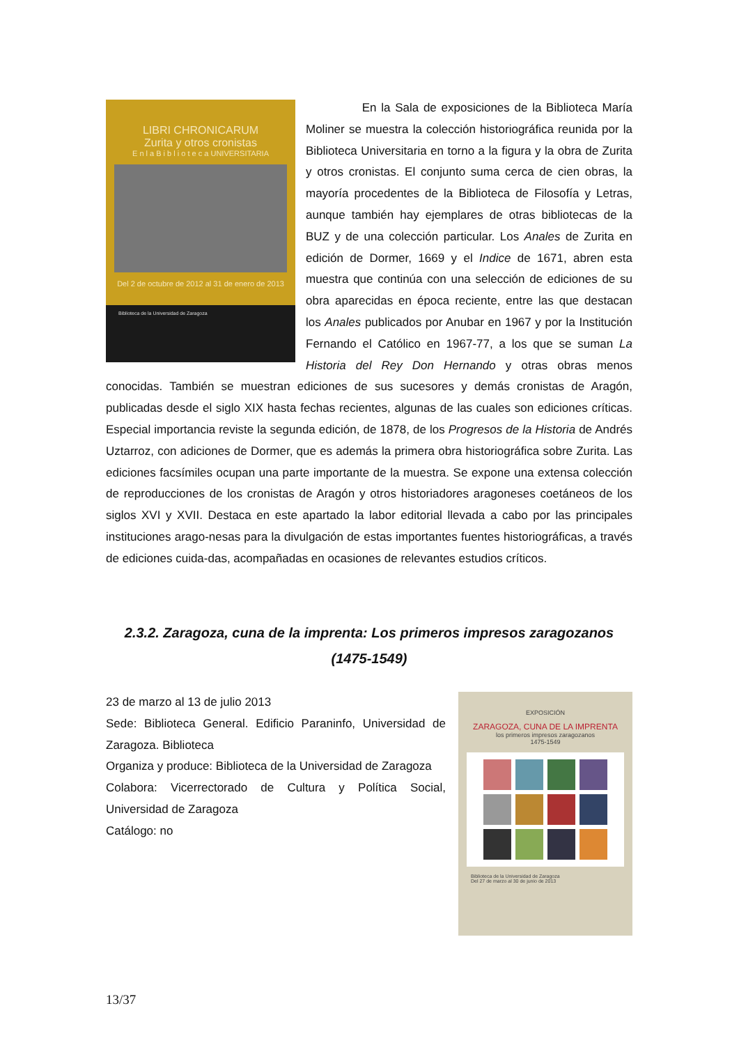LIBRI CHRONICARUM
Zurita y otros cronistas
E n l a B i b l i o t e c a UNIVERSITARIA
Del 2 de octubre de 2012 al 31 de enero de 2013
Biblioteca de la Universidad de Zaragoza
En la Sala de exposiciones de la Biblioteca María Moliner se muestra la colección historiográfica reunida por la Biblioteca Universitaria en torno a la figura y la obra de Zurita y otros cronistas. El conjunto suma cerca de cien obras, la mayoría procedentes de la Biblioteca de Filosofía y Letras, aunque también hay ejemplares de otras bibliotecas de la BUZ y de una colección particular. Los Anales de Zurita en edición de Dormer, 1669 y el Indice de 1671, abren esta muestra que continúa con una selección de ediciones de su obra aparecidas en época reciente, entre las que destacan los Anales publicados por Anubar en 1967 y por la Institución Fernando el Católico en 1967-77, a los que se suman La Historia del Rey Don Hernando y otras obras menos conocidas. También se muestran ediciones de sus sucesores y demás cronistas de Aragón, publicadas desde el siglo XIX hasta fechas recientes, algunas de las cuales son ediciones críticas. Especial importancia reviste la segunda edición, de 1878, de los Progresos de la Historia de Andrés Uztarroz, con adiciones de Dormer, que es además la primera obra historiográfica sobre Zurita. Las ediciones facsímiles ocupan una parte importante de la muestra. Se expone una extensa colección de reproducciones de los cronistas de Aragón y otros historiadores aragoneses coetáneos de los siglos XVI y XVII. Destaca en este apartado la labor editorial llevada a cabo por las principales instituciones arago-nesas para la divulgación de estas importantes fuentes historiográficas, a través de ediciones cuida-das, acompañadas en ocasiones de relevantes estudios críticos.
2.3.2. Zaragoza, cuna de la imprenta: Los primeros impresos zaragozanos (1475-1549)
EXPOSICIÓN
ZARAGOZA, CUNA DE LA IMPRENTA
los primeros impresos zaragozanos
1475-1549
Biblioteca de la Universidad de Zaragoza
Del 27 de marzo al 30 de junio de 2013
23 de marzo al 13 de julio 2013
Sede: Biblioteca General. Edificio Paraninfo, Universidad de Zaragoza. Biblioteca
Organiza y produce: Biblioteca de la Universidad de Zaragoza
Colabora: Vicerrectorado de Cultura y Política Social, Universidad de Zaragoza
Catálogo: no
13/37